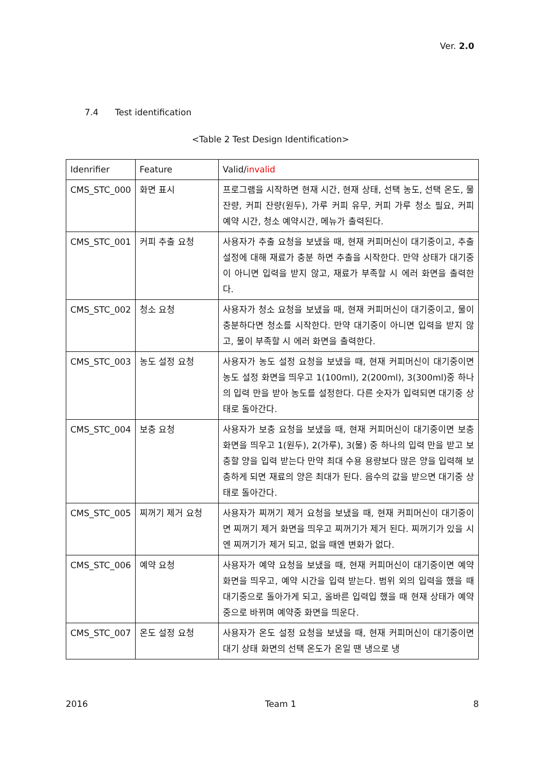Ver. 2.0
7.4 Test identification
<Table 2 Test Design Identification>
| Idenrifier | Feature | Valid/ invalid |
| --- | --- | --- |
| CMS_STC_000 | 화면 표시 | 프로그램을 시작하면 현재 시간, 현재 상태, 선택 농도, 선택 온도, 물 잔량, 커피 잔량(원두), 가루 커피 유무, 커피 가루 청소 필요, 커피 예약 시간, 청소 예약시간, 메뉴가 출력된다. |
| CMS_STC_001 | 커피 추출 요청 | 사용자가 추출 요청을 보냈을 때, 현재 커피머신이 대기중이고, 추출 설정에 대해 재료가 충분 하면 추출을 시작한다. 만약 상태가 대기중이 아니면 입력을 받지 않고, 재료가 부족할 시 에러 화면을 출력한다. |
| CMS_STC_002 | 청소 요청 | 사용자가 청소 요청을 보냈을 때, 현재 커피머신이 대기중이고, 물이 충분하다면 청소를 시작한다. 만약 대기중이 아니면 입력을 받지 않고, 물이 부족할 시 에러 화면을 출력한다. |
| CMS_STC_003 | 농도 설정 요청 | 사용자가 농도 설정 요청을 보냈을 때, 현재 커피머신이 대기중이면 농도 설정 화면을 띄우고 1(100ml), 2(200ml), 3(300ml)중 하나의 입력 만을 받아 농도를 설정한다. 다른 숫자가 입력되면 대기중 상태로 돌아간다. |
| CMS_STC_004 | 보충 요청 | 사용자가 보충 요청을 보냈을 때, 현재 커피머신이 대기중이면 보충 화면을 띄우고 1(원두), 2(가루), 3(물) 중 하나의 입력 만을 받고 보충할 양을 입력 받는다 만약 최대 수용 용량보다 많은 양을 입력해 보충하게 되면 재료의 양은 최대가 된다. 음수의 값을 받으면 대기중 상태로 돌아간다. |
| CMS_STC_005 | 찌꺼기 제거 요청 | 사용자가 찌꺼기 제거 요청을 보냈을 때, 현재 커피머신이 대기중이면 찌꺼기 제거 화면을 띄우고 찌꺼기가 제거 된다. 찌꺼기가 있을 시엔 찌꺼기가 제거 되고, 없을 때엔 변화가 없다. |
| CMS_STC_006 | 예약 요청 | 사용자가 예약 요청을 보냈을 때, 현재 커피머신이 대기중이면 예약 화면을 띄우고, 예약 시간을 입력 받는다. 범위 외의 입력을 했을 때 대기중으로 돌아가게 되고, 올바른 입력입 했을 때 현재 상태가 예약중으로 바뀌며 예약중 화면을 띄운다. |
| CMS_STC_007 | 온도 설정 요청 | 사용자가 온도 설정 요청을 보냈을 때, 현재 커피머신이 대기중이면 대기 상태 화면의 선택 온도가 온일 땐 냉으로 냉 |
2016 Team 1 8